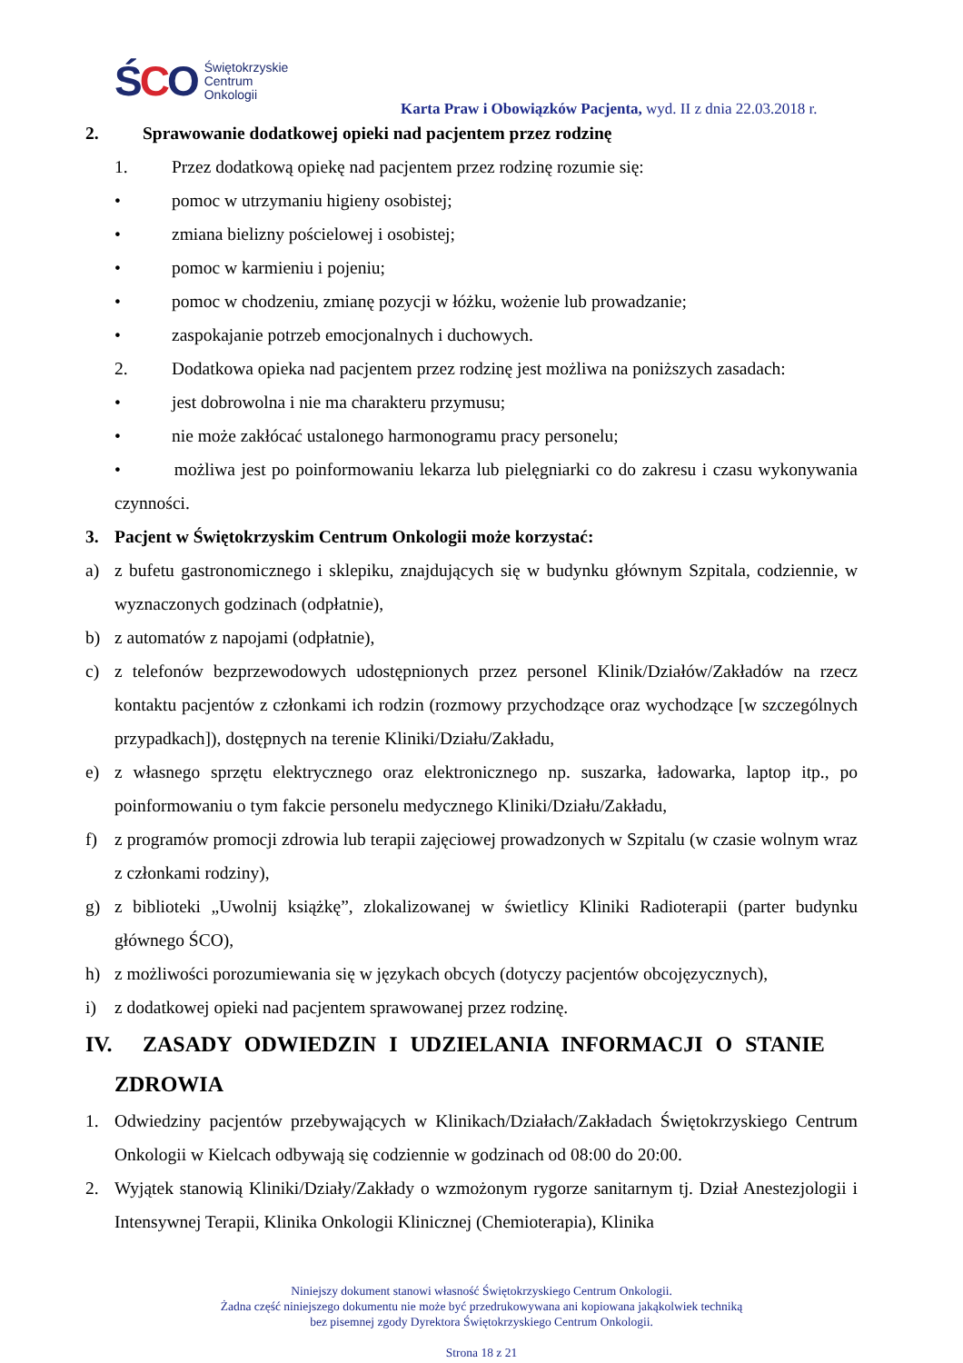ŚCO
Świętokrzyskie
Centrum
Onkologii
Karta Praw i Obowiązków Pacjenta, wyd. II z dnia 22.03.2018 r.
2. Sprawowanie dodatkowej opieki nad pacjentem przez rodzinę
1. Przez dodatkową opiekę nad pacjentem przez rodzinę rozumie się:
• pomoc w utrzymaniu higieny osobistej;
• zmiana bielizny pościelowej i osobistej;
• pomoc w karmieniu i pojeniu;
• pomoc w chodzeniu, zmianę pozycji w łóżku, wożenie lub prowadzanie;
• zaspokajanie potrzeb emocjonalnych i duchowych.
2. Dodatkowa opieka nad pacjentem przez rodzinę jest możliwa na poniższych zasadach:
• jest dobrowolna i nie ma charakteru przymusu;
• nie może zakłócać ustalonego harmonogramu pracy personelu;
• możliwa jest po poinformowaniu lekarza lub pielęgniarki co do zakresu i czasu wykonywania czynności.
3. Pacjent w Świętokrzyskim Centrum Onkologii może korzystać:
a) z bufetu gastronomicznego i sklepiku, znajdujących się w budynku głównym Szpitala, codziennie, w wyznaczonych godzinach (odpłatnie),
b) z automatów z napojami (odpłatnie),
c) z telefonów bezprzewodowych udostępnionych przez personel Klinik/Działów/Zakładów na rzecz kontaktu pacjentów z członkami ich rodzin (rozmowy przychodzące oraz wychodzące [w szczególnych przypadkach]), dostępnych na terenie Kliniki/Działu/Zakładu,
e) z własnego sprzętu elektrycznego oraz elektronicznego np. suszarka, ładowarka, laptop itp., po poinformowaniu o tym fakcie personelu medycznego Kliniki/Działu/Zakładu,
f) z programów promocji zdrowia lub terapii zajęciowej prowadzonych w Szpitalu (w czasie wolnym wraz z członkami rodziny),
g) z biblioteki „Uwolnij książkę”, zlokalizowanej w świetlicy Kliniki Radioterapii (parter budynku głównego ŚCO),
h) z możliwości porozumiewania się w językach obcych (dotyczy pacjentów obcojęzycznych),
i) z dodatkowej opieki nad pacjentem sprawowanej przez rodzinę.
IV. ZASADY ODWIEDZIN I UDZIELANIA INFORMACJI O STANIE
ZDROWIA
1. Odwiedziny pacjentów przebywających w Klinikach/Działach/Zakładach Świętokrzyskiego Centrum Onkologii w Kielcach odbywają się codziennie w godzinach od 08:00 do 20:00.
2. Wyjątek stanowią Kliniki/Działy/Zakłady o wzmożonym rygorze sanitarnym tj. Dział Anestezjologii i Intensywnej Terapii, Klinika Onkologii Klinicznej (Chemioterapia), Klinika
Niniejszy dokument stanowi własność Świętokrzyskiego Centrum Onkologii.
Żadna część niniejszego dokumentu nie może być przedrukowywana ani kopiowana jakąkolwiek techniką
bez pisemnej zgody Dyrektora Świętokrzyskiego Centrum Onkologii.
Strona 18 z 21